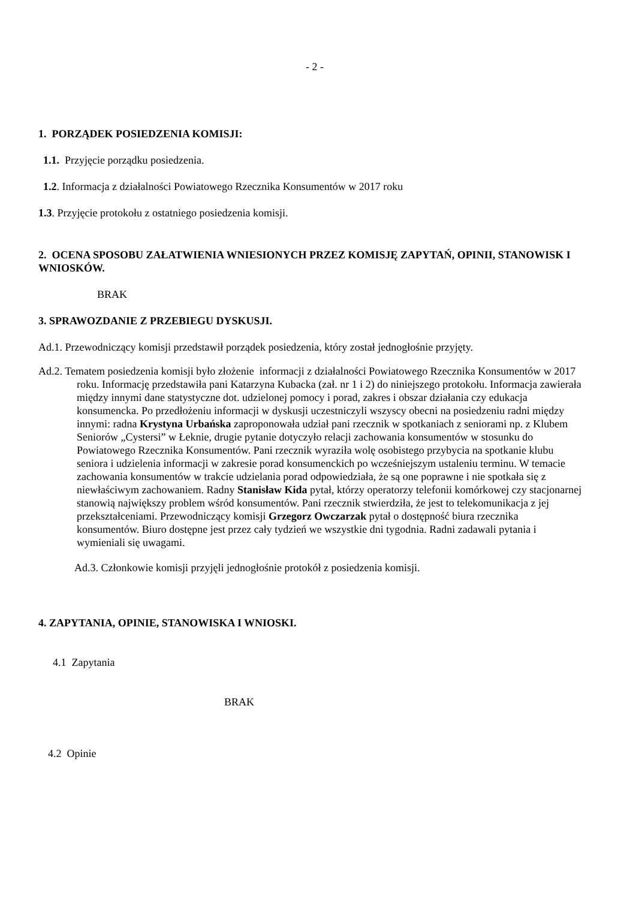- 2 -
1. PORZĄDEK POSIEDZENIA KOMISJI:
1.1. Przyjęcie porządku posiedzenia.
1.2. Informacja z działalności Powiatowego Rzecznika Konsumentów w 2017 roku
1.3. Przyjęcie protokołu z ostatniego posiedzenia komisji.
2. OCENA SPOSOBU ZAŁATWIENIA WNIESIONYCH PRZEZ KOMISJĘ ZAPYTAŃ, OPINII, STANOWISK I WNIOSKÓW.
BRAK
3. SPRAWOZDANIE Z PRZEBIEGU DYSKUSJI.
Ad.1. Przewodniczący komisji przedstawił porządek posiedzenia, który został jednogłośnie przyjęty.
Ad.2. Tematem posiedzenia komisji było złożenie informacji z działalności Powiatowego Rzecznika Konsumentów w 2017 roku. Informację przedstawiła pani Katarzyna Kubacka (zał. nr 1 i 2) do niniejszego protokołu. Informacja zawierała między innymi dane statystyczne dot. udzielonej pomocy i porad, zakres i obszar działania czy edukacja konsumencka. Po przedłożeniu informacji w dyskusji uczestniczyli wszyscy obecni na posiedzeniu radni między innymi: radna Krystyna Urbańska zaproponowała udział pani rzecznik w spotkaniach z seniorami np. z Klubem Seniorów „Cystersi” w Łeknie, drugie pytanie dotyczyło relacji zachowania konsumentów w stosunku do Powiatowego Rzecznika Konsumentów. Pani rzecznik wyraziła wolę osobistego przybycia na spotkanie klubu seniora i udzielenia informacji w zakresie porad konsumenckich po wcześniejszym ustaleniu terminu. W temacie zachowania konsumentów w trakcie udzielania porad odpowiedziała, że są one poprawne i nie spotkała się z niewłaściwym zachowaniem. Radny Stanisław Kida pytał, którzy operatorzy telefonii komórkowej czy stacjonarnej stanowią największy problem wśród konsumentów. Pani rzecznik stwierdziła, że jest to telekomunikacja z jej przekształceniami. Przewodniczący komisji Grzegorz Owczarzak pytał o dostępność biura rzecznika konsumentów. Biuro dostępne jest przez cały tydzień we wszystkie dni tygodnia. Radni zadawali pytania i wymieniali się uwagami.
Ad.3. Członkowie komisji przyjęli jednogłośnie protokół z posiedzenia komisji.
4. ZAPYTANIA, OPINIE, STANOWISKA I WNIOSKI.
4.1 Zapytania
BRAK
4.2 Opinie